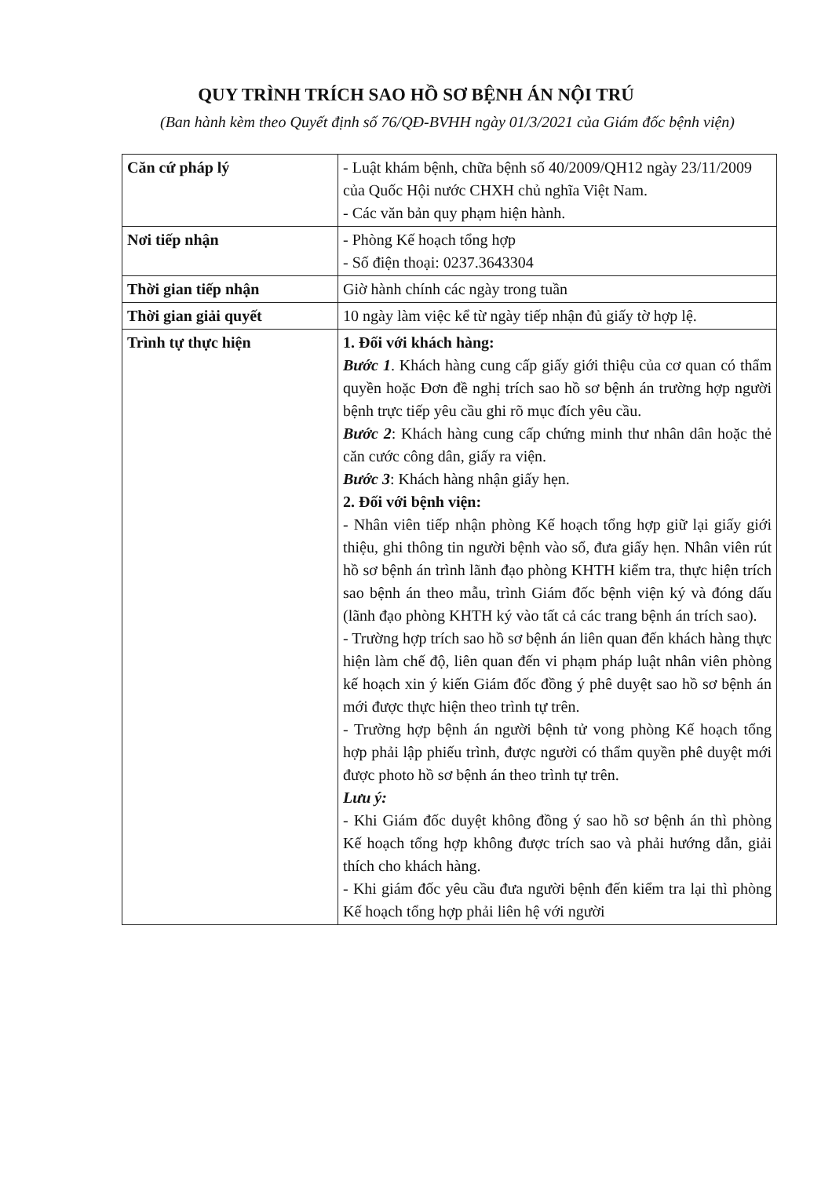QUY TRÌNH TRÍCH SAO HỒ SƠ BỆNH ÁN NỘI TRÚ
(Ban hành kèm theo Quyết định số 76/QĐ-BVHH ngày 01/3/2021 của Giám đốc bệnh viện)
| Căn cứ pháp lý | - Luật khám bệnh, chữa bệnh số 40/2009/QH12 ngày 23/11/2009 của Quốc Hội nước CHXH chủ nghĩa Việt Nam. - Các văn bản quy phạm hiện hành. |
| Nơi tiếp nhận | - Phòng Kế hoạch tổng hợp - Số điện thoại: 0237.3643304 |
| Thời gian tiếp nhận | Giờ hành chính các ngày trong tuần |
| Thời gian giải quyết | 10 ngày làm việc kể từ ngày tiếp nhận đủ giấy tờ hợp lệ. |
| Trình tự thực hiện | 1. Đối với khách hàng: Bước 1 . Khách hàng cung cấp giấy giới thiệu của cơ quan có thẩm quyền hoặc Đơn đề nghị trích sao hồ sơ bệnh án trường hợp người bệnh trực tiếp yêu cầu ghi rõ mục đích yêu cầu. Bước 2 : Khách hàng cung cấp chứng minh thư nhân dân hoặc thẻ căn cước công dân, giấy ra viện. Bước 3 : Khách hàng nhận giấy hẹn. 2. Đối với bệnh viện: - Nhân viên tiếp nhận phòng Kế hoạch tổng hợp giữ lại giấy giới thiệu, ghi thông tin người bệnh vào sổ, đưa giấy hẹn. Nhân viên rút hồ sơ bệnh án trình lãnh đạo phòng KHTH kiểm tra, thực hiện trích sao bệnh án theo mẫu, trình Giám đốc bệnh viện ký và đóng dấu (lãnh đạo phòng KHTH ký vào tất cả các trang bệnh án trích sao). - Trường hợp trích sao hồ sơ bệnh án liên quan đến khách hàng thực hiện làm chế độ, liên quan đến vi phạm pháp luật nhân viên phòng kế hoạch xin ý kiến Giám đốc đồng ý phê duyệt sao hồ sơ bệnh án mới được thực hiện theo trình tự trên. - Trường hợp bệnh án người bệnh tử vong phòng Kế hoạch tổng hợp phải lập phiếu trình, được người có thẩm quyền phê duyệt mới được photo hồ sơ bệnh án theo trình tự trên. Lưu ý: - Khi Giám đốc duyệt không đồng ý sao hồ sơ bệnh án thì phòng Kế hoạch tổng hợp không được trích sao và phải hướng dẫn, giải thích cho khách hàng. - Khi giám đốc yêu cầu đưa người bệnh đến kiểm tra lại thì phòng Kế hoạch tổng hợp phải liên hệ với người |